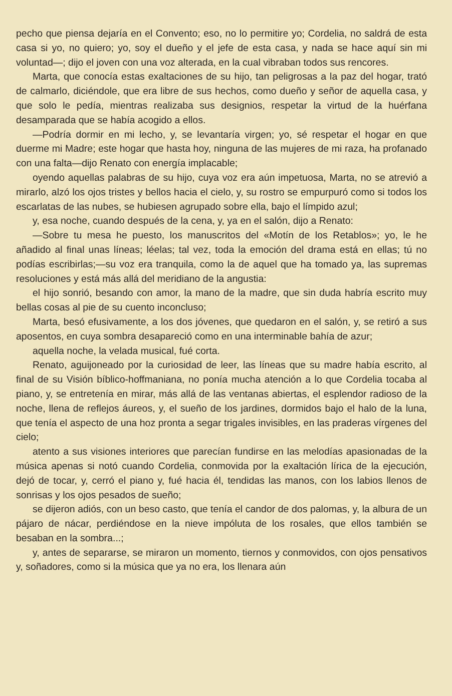pecho que piensa dejaría en el Convento; eso, no lo permitire yo; Cordelia, no saldrá de esta casa si yo, no quiero; yo, soy el dueño y el jefe de esta casa, y nada se hace aquí sin mi voluntad—; dijo el joven con una voz alterada, en la cual vibraban todos sus rencores.
Marta, que conocía estas exaltaciones de su hijo, tan peligrosas a la paz del hogar, trató de calmarlo, diciéndole, que era libre de sus hechos, como dueño y señor de aquella casa, y que solo le pedía, mientras realizaba sus designios, respetar la virtud de la huérfana desamparada que se había acogido a ellos.
—Podría dormir en mi lecho, y, se levantaría virgen; yo, sé respetar el hogar en que duerme mi Madre; este hogar que hasta hoy, ninguna de las mujeres de mi raza, ha profanado con una falta—dijo Renato con energía implacable;
oyendo aquellas palabras de su hijo, cuya voz era aún impetuosa, Marta, no se atrevió a mirarlo, alzó los ojos tristes y bellos hacia el cielo, y, su rostro se empurpuró como si todos los escarlatas de las nubes, se hubiesen agrupado sobre ella, bajo el límpido azul;
y, esa noche, cuando después de la cena, y, ya en el salón, dijo a Renato:
—Sobre tu mesa he puesto, los manuscritos del «Motín de los Retablos»; yo, le he añadido al final unas líneas; léelas; tal vez, toda la emoción del drama está en ellas; tú no podías escribirlas;—su voz era tranquila, como la de aquel que ha tomado ya, las supremas resoluciones y está más allá del meridiano de la angustia:
el hijo sonrió, besando con amor, la mano de la madre, que sin duda habría escrito muy bellas cosas al pie de su cuento inconcluso;
Marta, besó efusivamente, a los dos jóvenes, que quedaron en el salón, y, se retiró a sus aposentos, en cuya sombra desapareció como en una interminable bahía de azur;
aquella noche, la velada musical, fué corta.
Renato, aguijoneado por la curiosidad de leer, las líneas que su madre había escrito, al final de su Visión bíblico-hoffmaniana, no ponía mucha atención a lo que Cordelia tocaba al piano, y, se entretenía en mirar, más allá de las ventanas abiertas, el esplendor radioso de la noche, llena de reflejos áureos, y, el sueño de los jardines, dormidos bajo el halo de la luna, que tenía el aspecto de una hoz pronta a segar trigales invisibles, en las praderas vírgenes del cielo;
atento a sus visiones interiores que parecían fundirse en las melodías apasionadas de la música apenas si notó cuando Cordelia, conmovida por la exaltación lírica de la ejecución, dejó de tocar, y, cerró el piano y, fué hacia él, tendidas las manos, con los labios llenos de sonrisas y los ojos pesados de sueño;
se dijeron adiós, con un beso casto, que tenía el candor de dos palomas, y, la albura de un pájaro de nácar, perdiéndose en la nieve impóluta de los rosales, que ellos también se besaban en la sombra...;
y, antes de separarse, se miraron un momento, tiernos y conmovidos, con ojos pensativos y, soñadores, como si la música que ya no era, los llenara aún